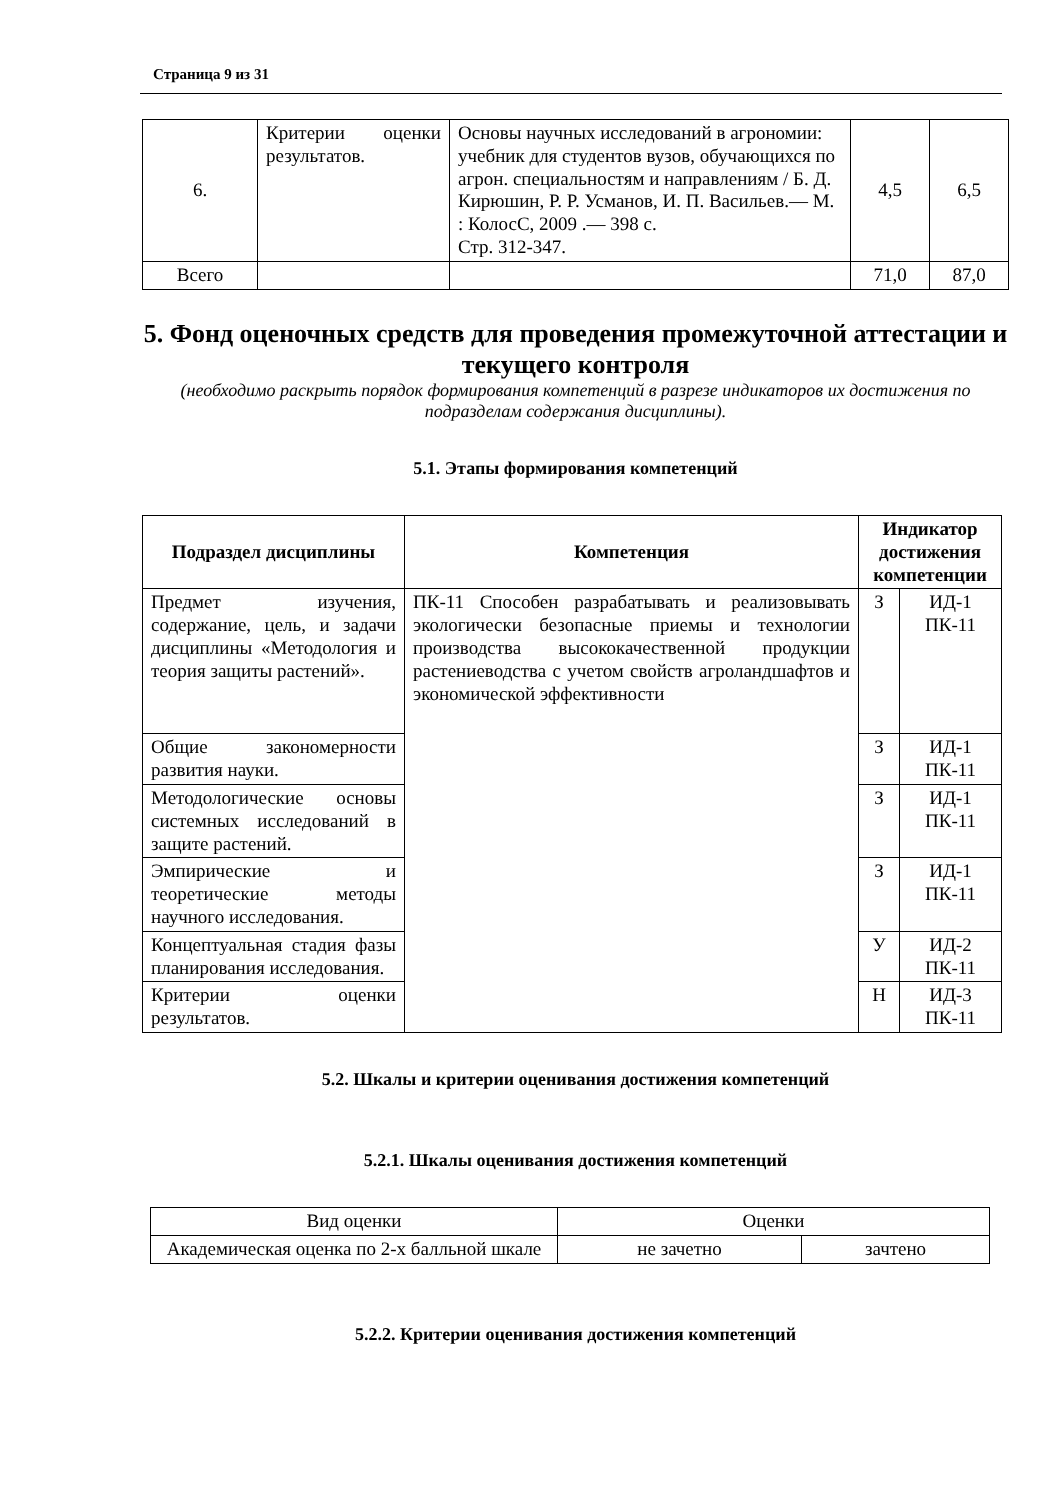Страница 9 из 31
| 6. | Критерии оценки результатов. | Основы научных исследований в агрономии: учебник для студентов вузов, обучающихся по агрон. специальностям и направлениям / Б. Д. Кирюшин, Р. Р. Усманов, И. П. Васильев.— М. : КолосС, 2009 .— 398 с. Стр. 312-347. | 4,5 | 6,5 |
| Всего | | | 71,0 | 87,0 |
5. Фонд оценочных средств для проведения промежуточной аттестации и текущего контроля
(необходимо раскрыть порядок формирования компетенций в разрезе индикаторов их достижения по подразделам содержания дисциплины).
5.1. Этапы формирования компетенций
| Подраздел дисциплины | Компетенция | Индикатор достижения компетенции | |
| --- | --- | --- | --- |
| Предмет изучения, содержание, цель, и задачи дисциплины «Методология и теория защиты растений». | ПК-11 Способен разрабатывать и реализовывать экологически безопасные приемы и технологии производства высококачественной продукции растениеводства с учетом свойств агроландшафтов и экономической эффективности | З | ИД-1 ПК-11 |
| Общие закономерности развития науки. | | З | ИД-1 ПК-11 |
| Методологические основы системных исследований в защите растений. | | З | ИД-1 ПК-11 |
| Эмпирические и теоретические методы научного исследования. | | З | ИД-1 ПК-11 |
| Концептуальная стадия фазы планирования исследования. | | У | ИД-2 ПК-11 |
| Критерии оценки результатов. | | Н | ИД-3 ПК-11 |
5.2. Шкалы и критерии оценивания достижения компетенций
5.2.1. Шкалы оценивания достижения компетенций
| Вид оценки | Оценки | |
| Академическая оценка по 2-х балльной шкале | не зачетно | зачтено |
5.2.2. Критерии оценивания достижения компетенций